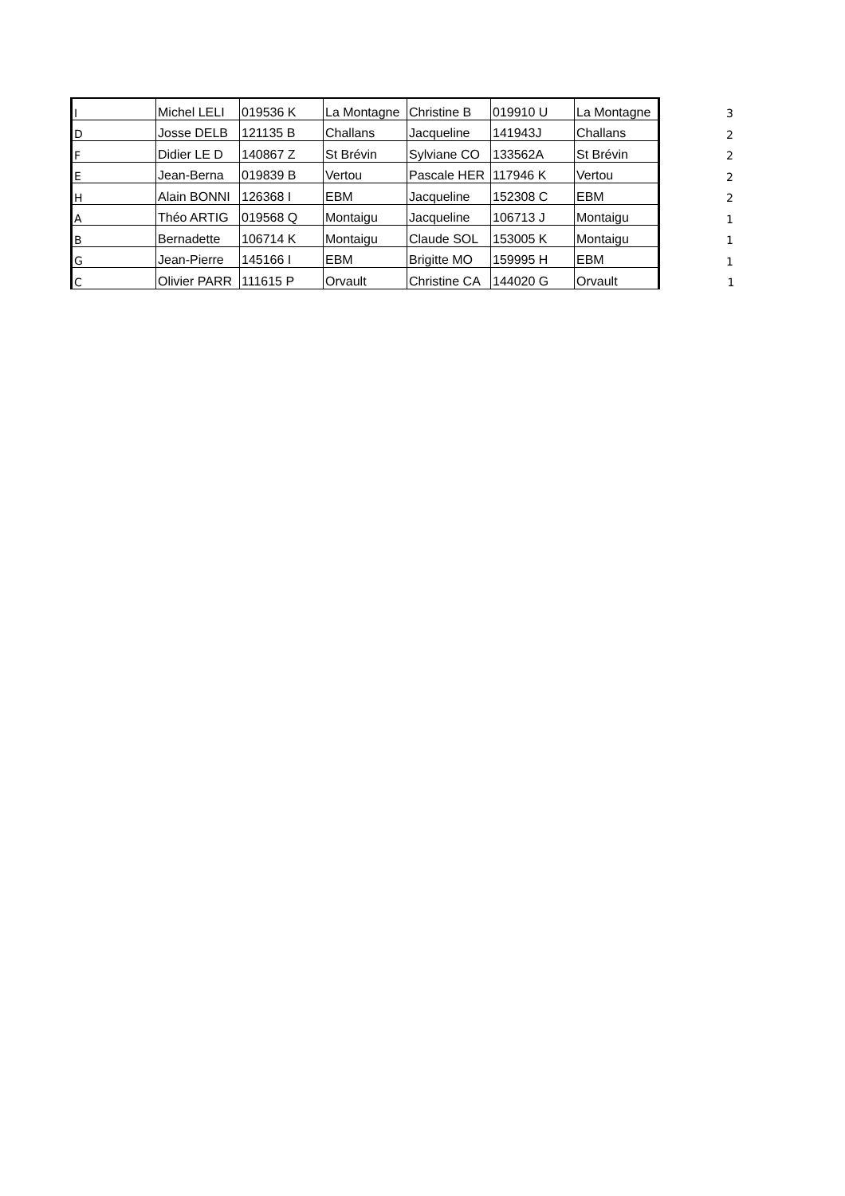| I | Michel LELI | 019536 K | La Montagne | Christine B | 019910 U | La Montagne | 3 |
| D | Josse DELB | 121135 B | Challans | Jacqueline | 141943J | Challans | 2 |
| F | Didier LE D | 140867 Z | St Brévin | Sylviane CO | 133562A | St Brévin | 2 |
| E | Jean-Berna | 019839 B | Vertou | Pascale HER | 117946 K | Vertou | 2 |
| H | Alain BONNI | 126368 I | EBM | Jacqueline | 152308 C | EBM | 2 |
| A | Théo ARTIG | 019568 Q | Montaigu | Jacqueline | 106713 J | Montaigu | 1 |
| B | Bernadette | 106714 K | Montaigu | Claude SOL | 153005 K | Montaigu | 1 |
| G | Jean-Pierre | 145166 I | EBM | Brigitte MO | 159995 H | EBM | 1 |
| C | Olivier PARR | 111615 P | Orvault | Christine CA | 144020 G | Orvault | 1 |